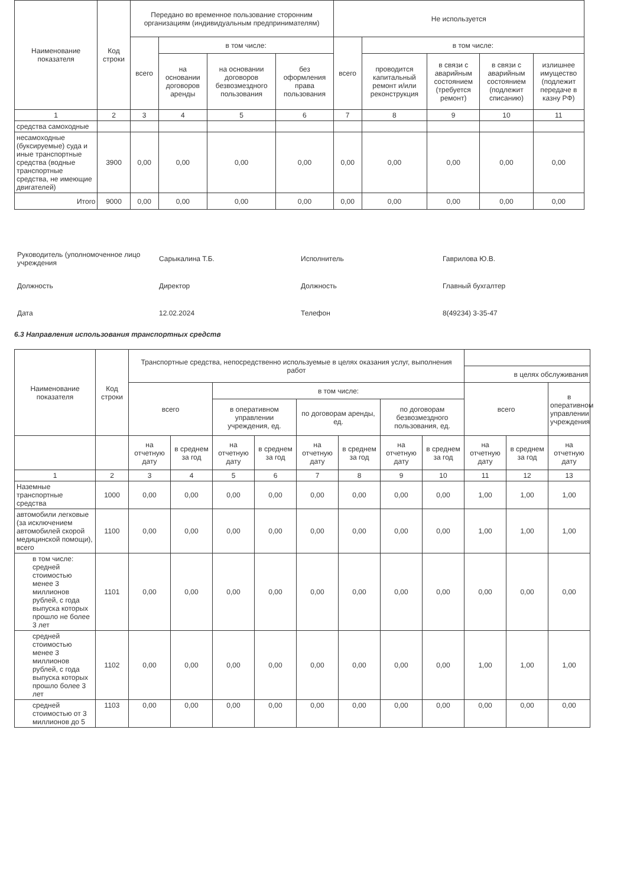| Наименование показателя | Код строки | Передано во временное пользование сторонним организациям (индивидуальным предпринимателям) | | | | Не используется | | | | |
| --- | --- | --- | --- | --- | --- | --- | --- | --- | --- | --- |
| | | всего | в том числе: | | | всего | в том числе: | | | |
| | | | на основании договоров аренды | на основании договоров безвозмездного пользования | без оформления права пользования | | проводится капитальный ремонт и/или реконструкция | в связи с аварийным состоянием (требуется ремонт) | в связи с аварийным состоянием (подлежит списанию) | излишнее имущество (подлежит передаче в казну РФ) |
| 1 | 2 | 3 | 4 | 5 | 6 | 7 | 8 | 9 | 10 | 11 |
| средства самоходные | | | | | | | | | | |
| несамоходные (буксируемые) суда и иные транспортные средства (водные транспортные средства, не имеющие двигателей) | 3900 | 0,00 | 0,00 | 0,00 | 0,00 | 0,00 | 0,00 | 0,00 | 0,00 | 0,00 |
| Итого | 9000 | 0,00 | 0,00 | 0,00 | 0,00 | 0,00 | 0,00 | 0,00 | 0,00 | 0,00 |
Руководитель (уполномоченное лицо учреждения Сарыкалина Т.Б. Исполнитель Гаврилова Ю.В.
Должность Директор Должность Главный бухгалтер
Дата 12.02.2024 Телефон 8(49234) 3-35-47
6.3 Направления использования транспортных средств
| Наименование показателя | Код строки | Транспортные средства, непосредственно используемые в целях оказания услуг, выполнения работ | | | | | | | | | | |
| --- | --- | --- | --- | --- | --- | --- | --- | --- | --- | --- | --- | --- |
| | | | | | | | | | | в целях обслуживания | | |
| | | всего | | в том числе: | | | | | | всего | | в оперативном управлении учреждения |
| | | | | в оперативном управлении учреждения, ед. | | по договорам аренды, ед. | | по договорам безвозмездного пользования, ед. | | | | |
| | | на отчетную дату | в среднем за год | на отчетную дату | в среднем за год | на отчетную дату | в среднем за год | на отчетную дату | в среднем за год | на отчетную дату | в среднем за год | на отчетную дату |
| 1 | 2 | 3 | 4 | 5 | 6 | 7 | 8 | 9 | 10 | 11 | 12 | 13 |
| Наземные транспортные средства | 1000 | 0,00 | 0,00 | 0,00 | 0,00 | 0,00 | 0,00 | 0,00 | 0,00 | 1,00 | 1,00 | 1,00 |
| автомобили легковые (за исключением автомобилей скорой медицинской помощи), всего | 1100 | 0,00 | 0,00 | 0,00 | 0,00 | 0,00 | 0,00 | 0,00 | 0,00 | 1,00 | 1,00 | 1,00 |
| в том числе: средней стоимостью менее 3 миллионов рублей, с года выпуска которых прошло не более 3 лет | 1101 | 0,00 | 0,00 | 0,00 | 0,00 | 0,00 | 0,00 | 0,00 | 0,00 | 0,00 | 0,00 | 0,00 |
| средней стоимостью менее 3 миллионов рублей, с года выпуска которых прошло более 3 лет | 1102 | 0,00 | 0,00 | 0,00 | 0,00 | 0,00 | 0,00 | 0,00 | 0,00 | 1,00 | 1,00 | 1,00 |
| средней стоимостью от 3 миллионов до 5 | 1103 | 0,00 | 0,00 | 0,00 | 0,00 | 0,00 | 0,00 | 0,00 | 0,00 | 0,00 | 0,00 | 0,00 |